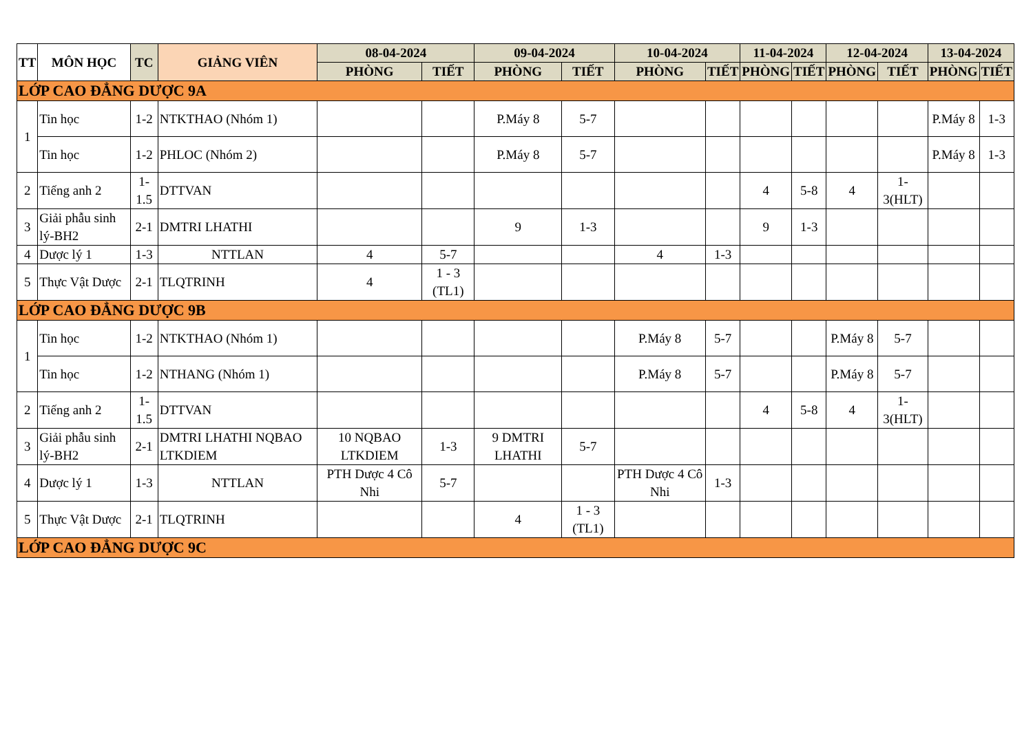| TT | MÔN HỌC | TC | GIẢNG VIÊN | 08-04-2024 | | 09-04-2024 | | 10-04-2024 | | 11-04-2024 | | 12-04-2024 | | 13-04-2024 | |
| --- | --- | --- | --- | --- | --- | --- | --- | --- | --- | --- | --- | --- | --- | --- | --- |
| | | | | PHÒNG | TIẾT | PHÒNG | TIẾT | PHÒNG | TIẾT | PHÒNG | TIẾT | PHÒNG | TIẾT | PHÒNG | TIẾT |
| LỚP CAO ĐẲNG DƯỢC 9A | | | | | | | | | | | | | | | |
| 1 | Tin học | 1-2 | NTKTHAO (Nhóm 1) | | | P.Máy 8 | 5-7 | | | | | | | P.Máy 8 | 1-3 |
| | Tin học | 1-2 | PHLOC (Nhóm 2) | | | P.Máy 8 | 5-7 | | | | | | | P.Máy 8 | 1-3 |
| 2 | Tiếng anh 2 | 1-1.5 | DTTVAN | | | | | | | 4 | 5-8 | 4 | 1-3(HLT) | | |
| 3 | Giải phẫu sinh lý-BH2 | 2-1 | DMTRI LHATHI | | | 9 | 1-3 | | | 9 | 1-3 | | | | |
| 4 | Dược lý 1 | 1-3 | NTTLAN | 4 | 5-7 | | | 4 | 1-3 | | | | | | |
| 5 | Thực Vật Dược | 2-1 | TLQTRINH | 4 | 1 - 3 (TL1) | | | | | | | | | | |
| LỚP CAO ĐẲNG DƯỢC 9B | | | | | | | | | | | | | | | |
| 1 | Tin học | 1-2 | NTKTHAO (Nhóm 1) | | | | | P.Máy 8 | 5-7 | | | P.Máy 8 | 5-7 | | |
| | Tin học | 1-2 | NTHANG (Nhóm 1) | | | | | P.Máy 8 | 5-7 | | | P.Máy 8 | 5-7 | | |
| 2 | Tiếng anh 2 | 1-1.5 | DTTVAN | | | | | | | 4 | 5-8 | 4 | 1-3(HLT) | | |
| 3 | Giải phẫu sinh lý-BH2 | 2-1 | DMTRI LHATHI NQBAO LTKDIEM | 10 NQBAO LTKDIEM | 1-3 | 9 DMTRI LHATHI | 5-7 | | | | | | | | |
| 4 | Dược lý 1 | 1-3 | NTTLAN | PTH Dược 4 Cô Nhi | 5-7 | | | PTH Dược 4 Cô Nhi | 1-3 | | | | | | |
| 5 | Thực Vật Dược | 2-1 | TLQTRINH | | | 4 | 1 - 3 (TL1) | | | | | | | | |
| LỚP CAO ĐẲNG DƯỢC 9C | | | | | | | | | | | | | | | |